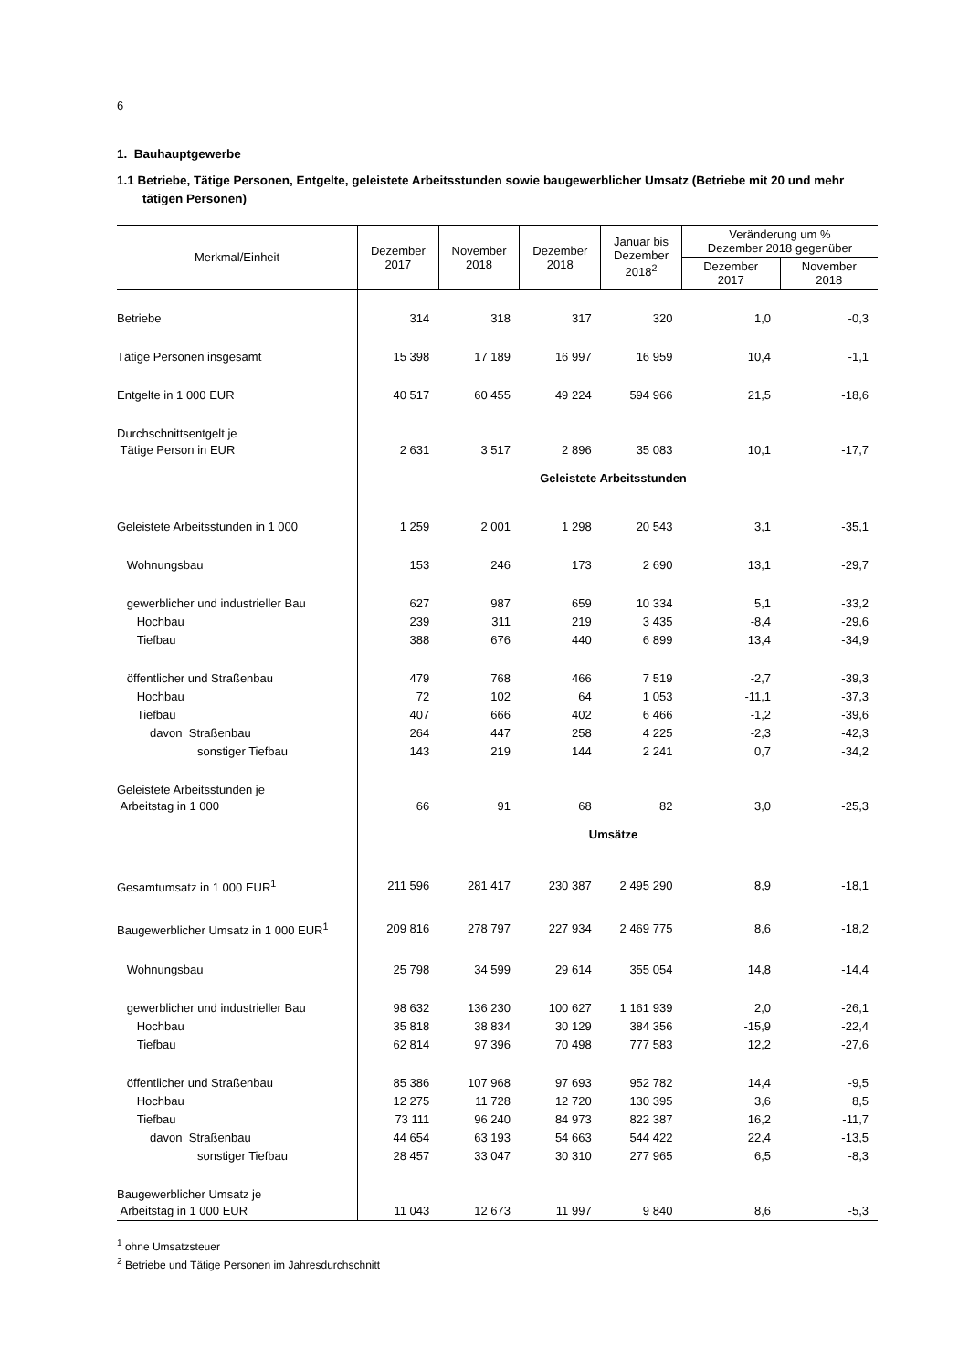6
1. Bauhauptgewerbe
1.1 Betriebe, Tätige Personen, Entgelte, geleistete Arbeitsstunden sowie baugewerblicher Umsatz (Betriebe mit 20 und mehr tätigen Personen)
| Merkmal/Einheit | Dezember 2017 | November 2018 | Dezember 2018 | Januar bis Dezember 2018<sup>2</sup> | Veränderung um % Dezember 2018 gegenüber | |
| --- | --- | --- | --- | --- | --- | --- |
| | | | | | Dezember 2017 | November 2018 |
| Betriebe | 314 | 318 | 317 | 320 | 1,0 | -0,3 |
| Tätige Personen insgesamt | 15 398 | 17 189 | 16 997 | 16 959 | 10,4 | -1,1 |
| Entgelte in 1 000 EUR | 40 517 | 60 455 | 49 224 | 594 966 | 21,5 | -18,6 |
| Durchschnittsentgelt je Tätige Person in EUR | 2 631 | 3 517 | 2 896 | 35 083 | 10,1 | -17,7 |
| | Geleistete Arbeitsstunden | | | | | |
| Geleistete Arbeitsstunden in 1 000 | 1 259 | 2 001 | 1 298 | 20 543 | 3,1 | -35,1 |
| Wohnungsbau | 153 | 246 | 173 | 2 690 | 13,1 | -29,7 |
| gewerblicher und industrieller Bau | 627 | 987 | 659 | 10 334 | 5,1 | -33,2 |
| Hochbau | 239 | 311 | 219 | 3 435 | -8,4 | -29,6 |
| Tiefbau | 388 | 676 | 440 | 6 899 | 13,4 | -34,9 |
| öffentlicher und Straßenbau | 479 | 768 | 466 | 7 519 | -2,7 | -39,3 |
| Hochbau | 72 | 102 | 64 | 1 053 | -11,1 | -37,3 |
| Tiefbau | 407 | 666 | 402 | 6 466 | -1,2 | -39,6 |
| davon Straßenbau | 264 | 447 | 258 | 4 225 | -2,3 | -42,3 |
| sonstiger Tiefbau | 143 | 219 | 144 | 2 241 | 0,7 | -34,2 |
| Geleistete Arbeitsstunden je Arbeitstag in 1 000 | 66 | 91 | 68 | 82 | 3,0 | -25,3 |
| | Umsätze | | | | | |
| Gesamtumsatz in 1 000 EUR<sup>1</sup> | 211 596 | 281 417 | 230 387 | 2 495 290 | 8,9 | -18,1 |
| Baugewerblicher Umsatz in 1 000 EUR<sup>1</sup> | 209 816 | 278 797 | 227 934 | 2 469 775 | 8,6 | -18,2 |
| Wohnungsbau | 25 798 | 34 599 | 29 614 | 355 054 | 14,8 | -14,4 |
| gewerblicher und industrieller Bau | 98 632 | 136 230 | 100 627 | 1 161 939 | 2,0 | -26,1 |
| Hochbau | 35 818 | 38 834 | 30 129 | 384 356 | -15,9 | -22,4 |
| Tiefbau | 62 814 | 97 396 | 70 498 | 777 583 | 12,2 | -27,6 |
| öffentlicher und Straßenbau | 85 386 | 107 968 | 97 693 | 952 782 | 14,4 | -9,5 |
| Hochbau | 12 275 | 11 728 | 12 720 | 130 395 | 3,6 | 8,5 |
| Tiefbau | 73 111 | 96 240 | 84 973 | 822 387 | 16,2 | -11,7 |
| davon Straßenbau | 44 654 | 63 193 | 54 663 | 544 422 | 22,4 | -13,5 |
| sonstiger Tiefbau | 28 457 | 33 047 | 30 310 | 277 965 | 6,5 | -8,3 |
| Baugewerblicher Umsatz je Arbeitstag in 1 000 EUR | 11 043 | 12 673 | 11 997 | 9 840 | 8,6 | -5,3 |
<sup>1</sup> ohne Umsatzsteuer
<sup>2</sup> Betriebe und Tätige Personen im Jahresdurchschnitt